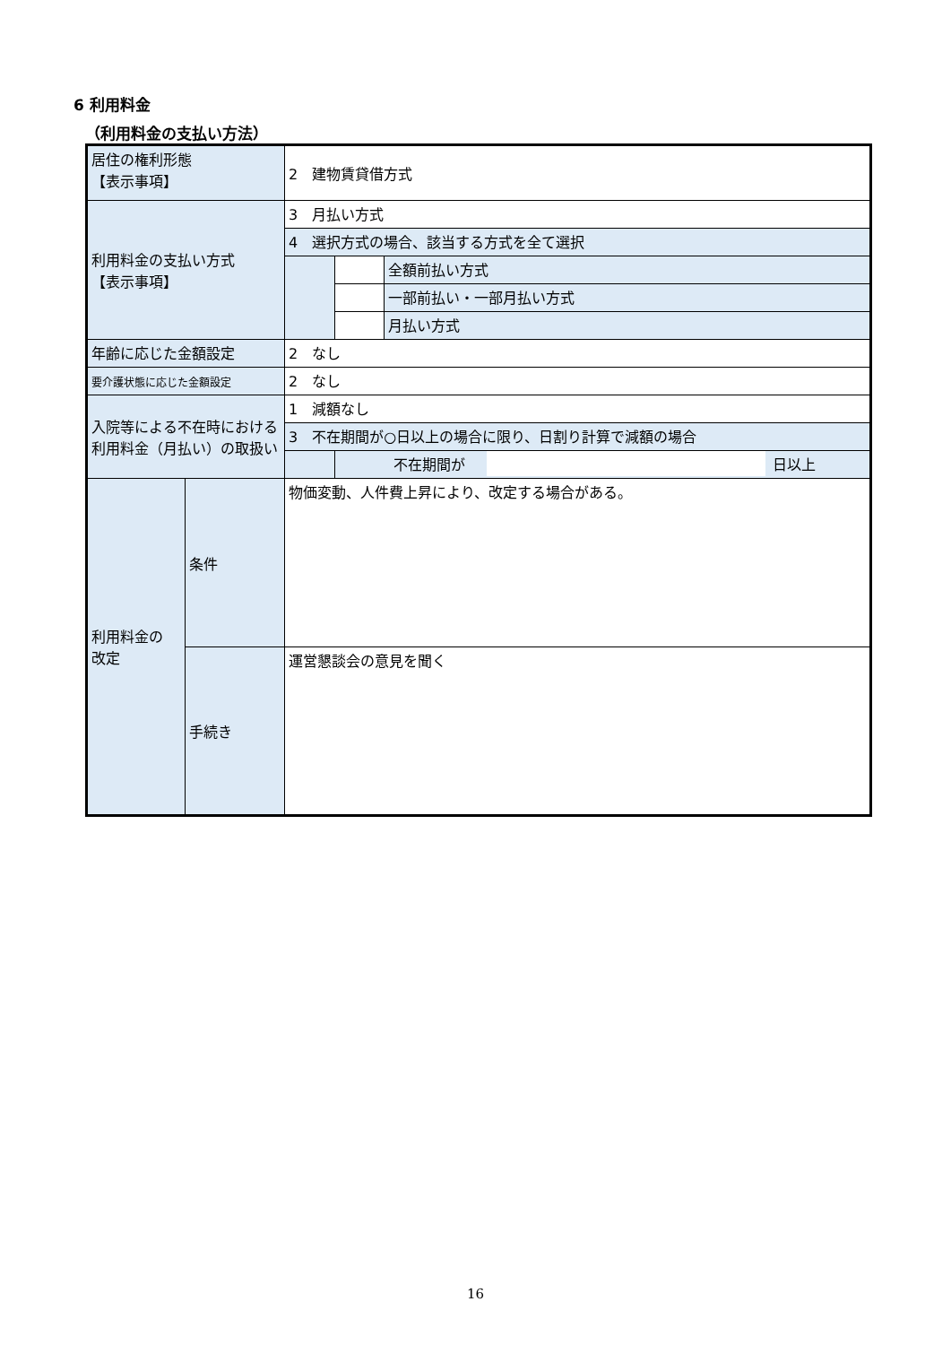6 利用料金
（利用料金の支払い方法）
| 居住の権利形態 【表示事項】 | | 2 建物賃貸借方式 | | |
| 利用料金の支払い方式 【表示事項】 | | 3 月払い方式 | | |
| | | 4 選択方式の場合、該当する方式を全て選択 | | |
| | | | | 全額前払い方式 |
| | | | | 一部前払い・一部月払い方式 |
| | | | | 月払い方式 |
| 年齢に応じた金額設定 | | 2 なし | | |
| 要介護状態に応じた金額設定 | | 2 なし | | |
| 入院等による不在時における利用料金（月払い）の取扱い | | 1 減額なし | | |
| | | 3 不在期間が○日以上の場合に限り、日割り計算で減額の場合 | | |
| | | | 不在期間が 日以上 | |
| 利用料金の 改定 | 条件 | 物価変動、人件費上昇により、改定する場合がある。 | | |
| | 手続き | 運営懇談会の意見を聞く | | |
16